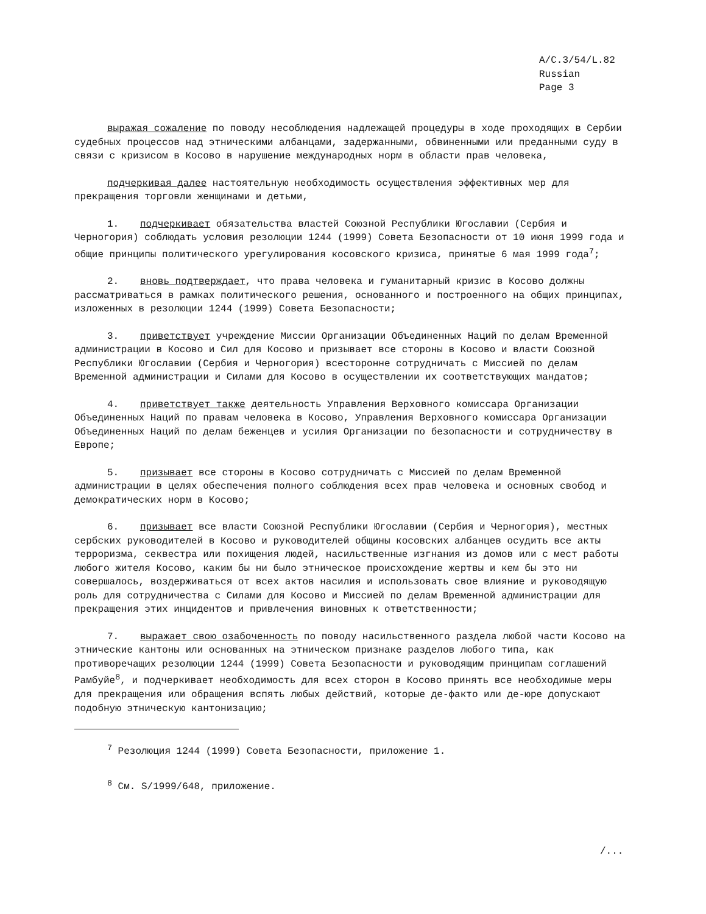A/C.3/54/L.82
Russian
Page 3
выражая сожаление по поводу несоблюдения надлежащей процедуры в ходе проходящих в Сербии судебных процессов над этническими албанцами, задержанными, обвиненными или преданными суду в связи с кризисом в Косово в нарушение международных норм в области прав человека,
подчеркивая далее настоятельную необходимость осуществления эффективных мер для прекращения торговли женщинами и детьми,
1. подчеркивает обязательства властей Союзной Республики Югославии (Сербия и Черногория) соблюдать условия резолюции 1244 (1999) Совета Безопасности от 10 июня 1999 года и общие принципы политического урегулирования косовского кризиса, принятые 6 мая 1999 года<sup>7</sup>;
2. вновь подтверждает, что права человека и гуманитарный кризис в Косово должны рассматриваться в рамках политического решения, основанного и построенного на общих принципах, изложенных в резолюции 1244 (1999) Совета Безопасности;
3. приветствует учреждение Миссии Организации Объединенных Наций по делам Временной администрации в Косово и Сил для Косово и призывает все стороны в Косово и власти Союзной Республики Югославии (Сербия и Черногория) всесторонне сотрудничать с Миссией по делам Временной администрации и Силами для Косово в осуществлении их соответствующих мандатов;
4. приветствует также деятельность Управления Верховного комиссара Организации Объединенных Наций по правам человека в Косово, Управления Верховного комиссара Организации Объединенных Наций по делам беженцев и усилия Организации по безопасности и сотрудничеству в Европе;
5. призывает все стороны в Косово сотрудничать с Миссией по делам Временной администрации в целях обеспечения полного соблюдения всех прав человека и основных свобод и демократических норм в Косово;
6. призывает все власти Союзной Республики Югославии (Сербия и Черногория), местных сербских руководителей в Косово и руководителей общины косовских албанцев осудить все акты терроризма, секвестра или похищения людей, насильственные изгнания из домов или с мест работы любого жителя Косово, каким бы ни было этническое происхождение жертвы и кем бы это ни совершалось, воздерживаться от всех актов насилия и использовать свое влияние и руководящую роль для сотрудничества с Силами для Косово и Миссией по делам Временной администрации для прекращения этих инцидентов и привлечения виновных к ответственности;
7. выражает свою озабоченность по поводу насильственного раздела любой части Косово на этнические кантоны или основанных на этническом признаке разделов любого типа, как противоречащих резолюции 1244 (1999) Совета Безопасности и руководящим принципам соглашений Рамбуйе<sup>8</sup>, и подчеркивает необходимость для всех сторон в Косово принять все необходимые меры для прекращения или обращения вспять любых действий, которые де-факто или де-юре допускают подобную этническую кантонизацию;
<sup>7</sup> Резолюция 1244 (1999) Совета Безопасности, приложение 1.
<sup>8</sup> См. S/1999/648, приложение.
/...